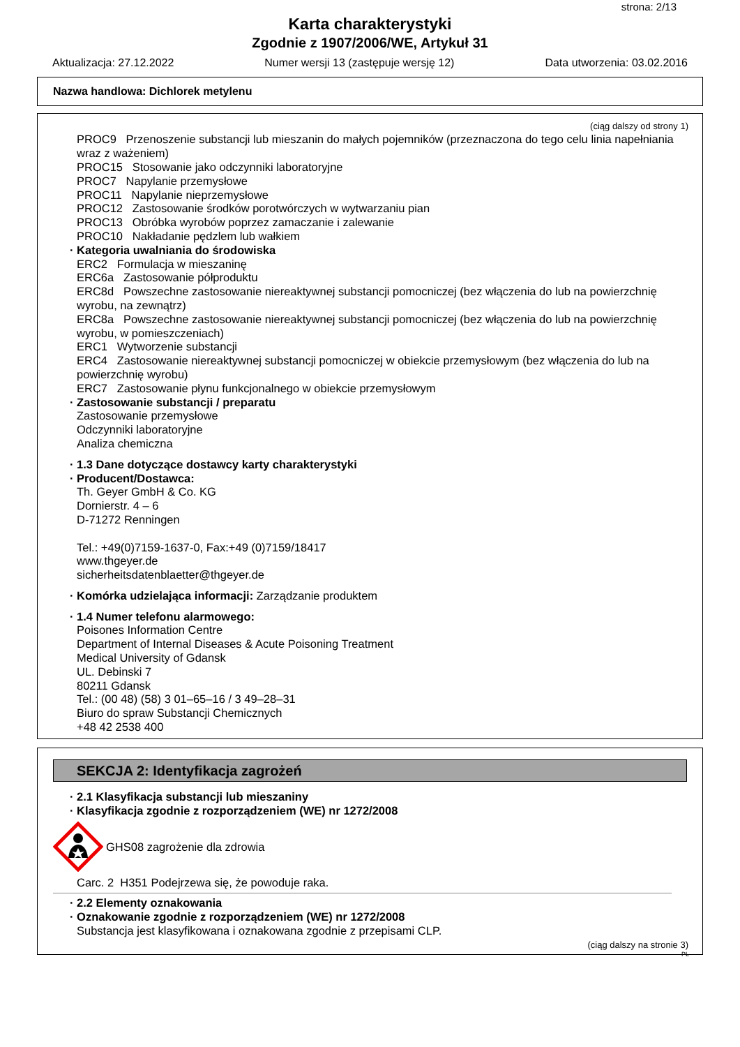strona: 2/13
Karta charakterystyki
Zgodnie z 1907/2006/WE, Artykuł 31
Aktualizacja: 27.12.2022 Numer wersji 13 (zastępuje wersję 12) Data utworzenia: 03.02.2016
Nazwa handlowa: Dichlorek metylenu
(ciąg dalszy od strony 1)
PROC9 Przenoszenie substancji lub mieszanin do małych pojemników (przeznaczona do tego celu linia napełniania wraz z ważeniem)
PROC15 Stosowanie jako odczynniki laboratoryjne
PROC7 Napylanie przemysłowe
PROC11 Napylanie nieprzemysłowe
PROC12 Zastosowanie środków porotwórczych w wytwarzaniu pian
PROC13 Obróbka wyrobów poprzez zamaczanie i zalewanie
PROC10 Nakładanie pędzlem lub wałkiem
· Kategoria uwalniania do środowiska
ERC2 Formulacja w mieszaninę
ERC6a Zastosowanie półproduktu
ERC8d Powszechne zastosowanie niereaktywnej substancji pomocniczej (bez włączenia do lub na powierzchnię wyrobu, na zewnątrz)
ERC8a Powszechne zastosowanie niereaktywnej substancji pomocniczej (bez włączenia do lub na powierzchnię wyrobu, w pomieszczeniach)
ERC1 Wytworzenie substancji
ERC4 Zastosowanie niereaktywnej substancji pomocniczej w obiekcie przemysłowym (bez włączenia do lub na powierzchnię wyrobu)
ERC7 Zastosowanie płynu funkcjonalnego w obiekcie przemysłowym
· Zastosowanie substancji / preparatu
Zastosowanie przemysłowe
Odczynniki laboratoryjne
Analiza chemiczna
· 1.3 Dane dotyczące dostawcy karty charakterystyki
· Producent/Dostawca:
Th. Geyer GmbH & Co. KG
Dornierstr. 4 – 6
D-71272 Renningen
Tel.: +49(0)7159-1637-0, Fax:+49 (0)7159/18417
www.thgeyer.de
sicherheitsdatenblaetter@thgeyer.de
· Komórka udzielająca informacji: Zarządzanie produktem
· 1.4 Numer telefonu alarmowego:
Poisones Information Centre
Department of Internal Diseases & Acute Poisoning Treatment
Medical University of Gdansk
UL. Debinski 7
80211 Gdansk
Tel.: (00 48) (58) 3 01–65–16 / 3 49–28–31
Biuro do spraw Substancji Chemicznych
+48 42 2538 400
SEKCJA 2: Identyfikacja zagrożeń
· 2.1 Klasyfikacja substancji lub mieszaniny
· Klasyfikacja zgodnie z rozporządzeniem (WE) nr 1272/2008
GHS08 zagrożenie dla zdrowia
Carc. 2 H351 Podejrzewa się, że powoduje raka.
· 2.2 Elementy oznakowania
· Oznakowanie zgodnie z rozporządzeniem (WE) nr 1272/2008
Substancja jest klasyfikowana i oznakowana zgodnie z przepisami CLP.
(ciąg dalszy na stronie 3)
PL